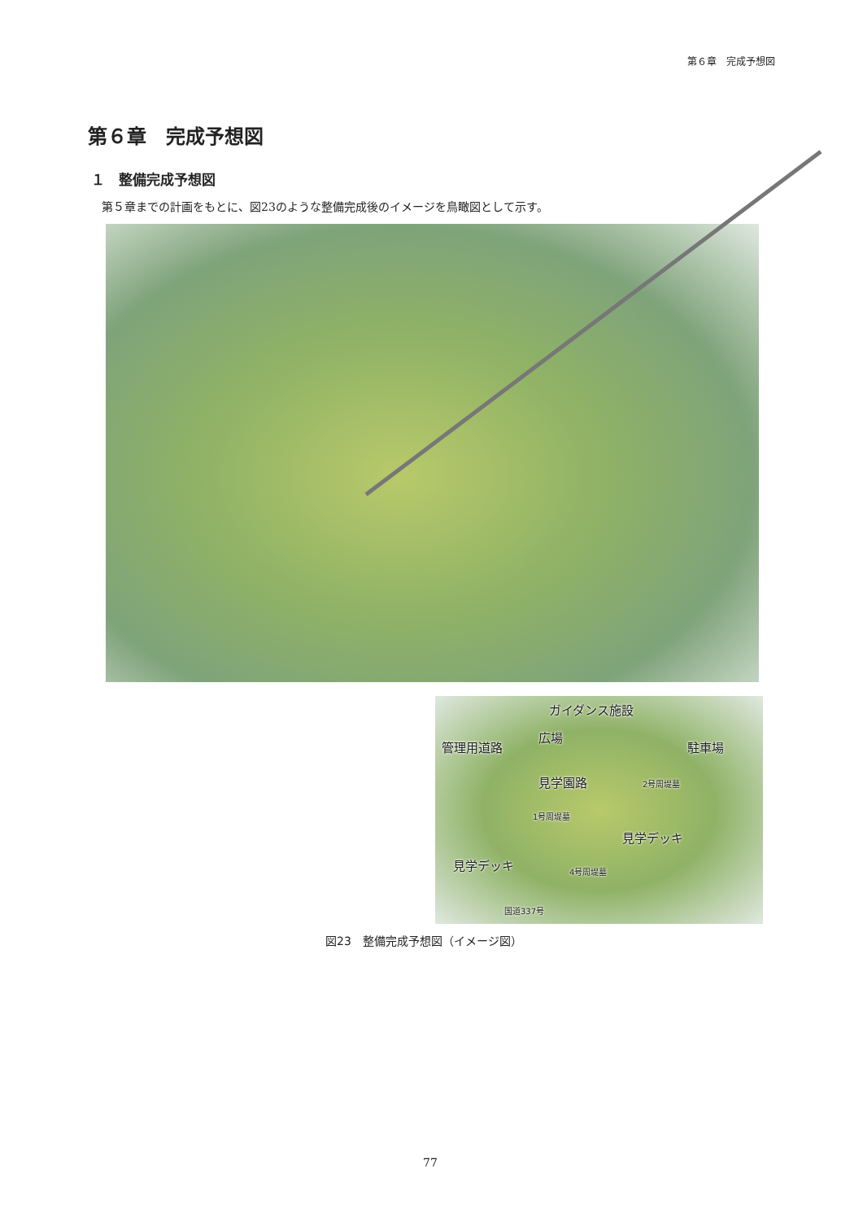第６章　完成予想図
第６章　完成予想図
１　整備完成予想図
第５章までの計画をもとに、図23のような整備完成後のイメージを鳥瞰図として示す。
ガイダンス施設
広場
管理用道路 駐車場
見学園路 2号周堤墓
1号周堤墓
見学デッキ
見学デッキ 4号周堤墓
国道337号
図23　整備完成予想図（イメージ図）
77